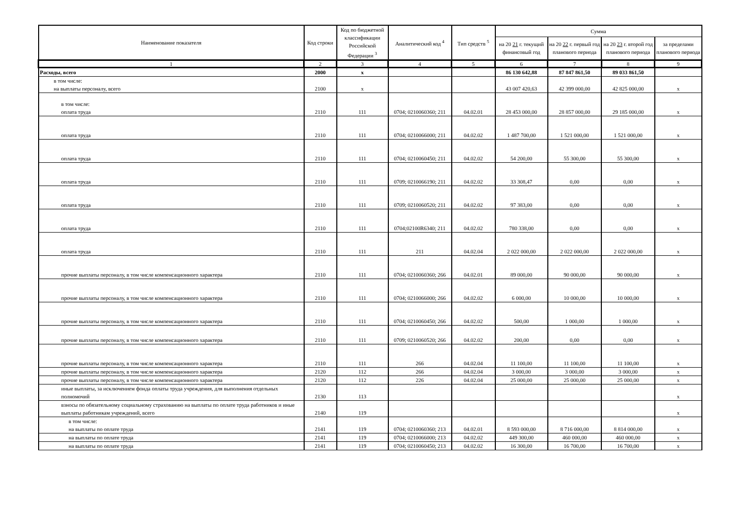| Наименование показателя | Код строки | Код по бюджетной классификации Российской Федерации <sup>3</sup> | Аналитический код <sup>4</sup> | Тип средств <sup>5</sup> | Сумма | | | |
| --- | --- | --- | --- | --- | --- | --- | --- | --- |
| | | | | | на 20 21 г. текущий финансовый год | на 20 22 г. первый год планового периода | на 20 23 г. второй год планового периода | за пределами планового периода |
| 1 | 2 | 3 | 4 | 5 | 6 | 7 | 8 | 9 |
| Расходы, всего | 2000 | x | | | 86 130 642,88 | 87 847 861,50 | 89 033 861,50 | |
| в том числе: на выплаты персоналу, всего | 2100 | x | | | 43 007 420,63 | 42 399 000,00 | 42 825 000,00 | x |
| в том числе: оплата труда | 2110 | 111 | 0704; 0210060360; 211 | 04.02.01 | 28 453 000,00 | 28 857 000,00 | 29 185 000,00 | x |
| оплата труда | 2110 | 111 | 0704; 0210066000; 211 | 04.02.02 | 1 487 700,00 | 1 521 000,00 | 1 521 000,00 | x |
| оплата труда | 2110 | 111 | 0704; 0210060450; 211 | 04.02.02 | 54 200,00 | 55 300,00 | 55 300,00 | x |
| оплата труда | 2110 | 111 | 0709; 0210066190; 211 | 04.02.02 | 33 308,47 | 0,00 | 0,00 | x |
| оплата труда | 2110 | 111 | 0709; 0210060520; 211 | 04.02.02 | 97 383,00 | 0,00 | 0,00 | x |
| оплата труда | 2110 | 111 | 0704;02100R6340; 211 | 04.02.02 | 780 338,00 | 0,00 | 0,00 | x |
| оплата труда | 2110 | 111 | 211 | 04.02.04 | 2 022 000,00 | 2 022 000,00 | 2 022 000,00 | x |
| прочие выплаты персоналу, в том числе компенсационного характера | 2110 | 111 | 0704; 0210060360; 266 | 04.02.01 | 89 000,00 | 90 000,00 | 90 000,00 | x |
| прочие выплаты персоналу, в том числе компенсационного характера | 2110 | 111 | 0704; 0210066000; 266 | 04.02.02 | 6 000,00 | 10 000,00 | 10 000,00 | x |
| прочие выплаты персоналу, в том числе компенсационного характера | 2110 | 111 | 0704; 0210060450; 266 | 04.02.02 | 500,00 | 1 000,00 | 1 000,00 | x |
| прочие выплаты персоналу, в том числе компенсационного характера | 2110 | 111 | 0709; 0210060520; 266 | 04.02.02 | 200,00 | 0,00 | 0,00 | x |
| прочие выплаты персоналу, в том числе компенсационного характера | 2110 | 111 | 266 | 04.02.04 | 11 100,00 | 11 100,00 | 11 100,00 | x |
| прочие выплаты персоналу, в том числе компенсационного характера | 2120 | 112 | 266 | 04.02.04 | 3 000,00 | 3 000,00 | 3 000,00 | x |
| прочие выплаты персоналу, в том числе компенсационного характера | 2120 | 112 | 226 | 04.02.04 | 25 000,00 | 25 000,00 | 25 000,00 | x |
| иные выплаты, за исключением фонда оплаты труда учреждения, для выполнения отдельных полномочий | 2130 | 113 | | | | | | x |
| взносы по обязательному социальному страхованию на выплаты по оплате труда работников и иные выплаты работникам учреждений, всего | 2140 | 119 | | | | | | x |
| в том числе: на выплаты по оплате труда | 2141 | 119 | 0704; 0210060360; 213 | 04.02.01 | 8 593 000,00 | 8 716 000,00 | 8 814 000,00 | x |
| на выплаты по оплате труда | 2141 | 119 | 0704; 0210066000; 213 | 04.02.02 | 449 300,00 | 460 000,00 | 460 000,00 | x |
| на выплаты по оплате труда | 2141 | 119 | 0704; 0210060450; 213 | 04.02.02 | 16 300,00 | 16 700,00 | 16 700,00 | x |